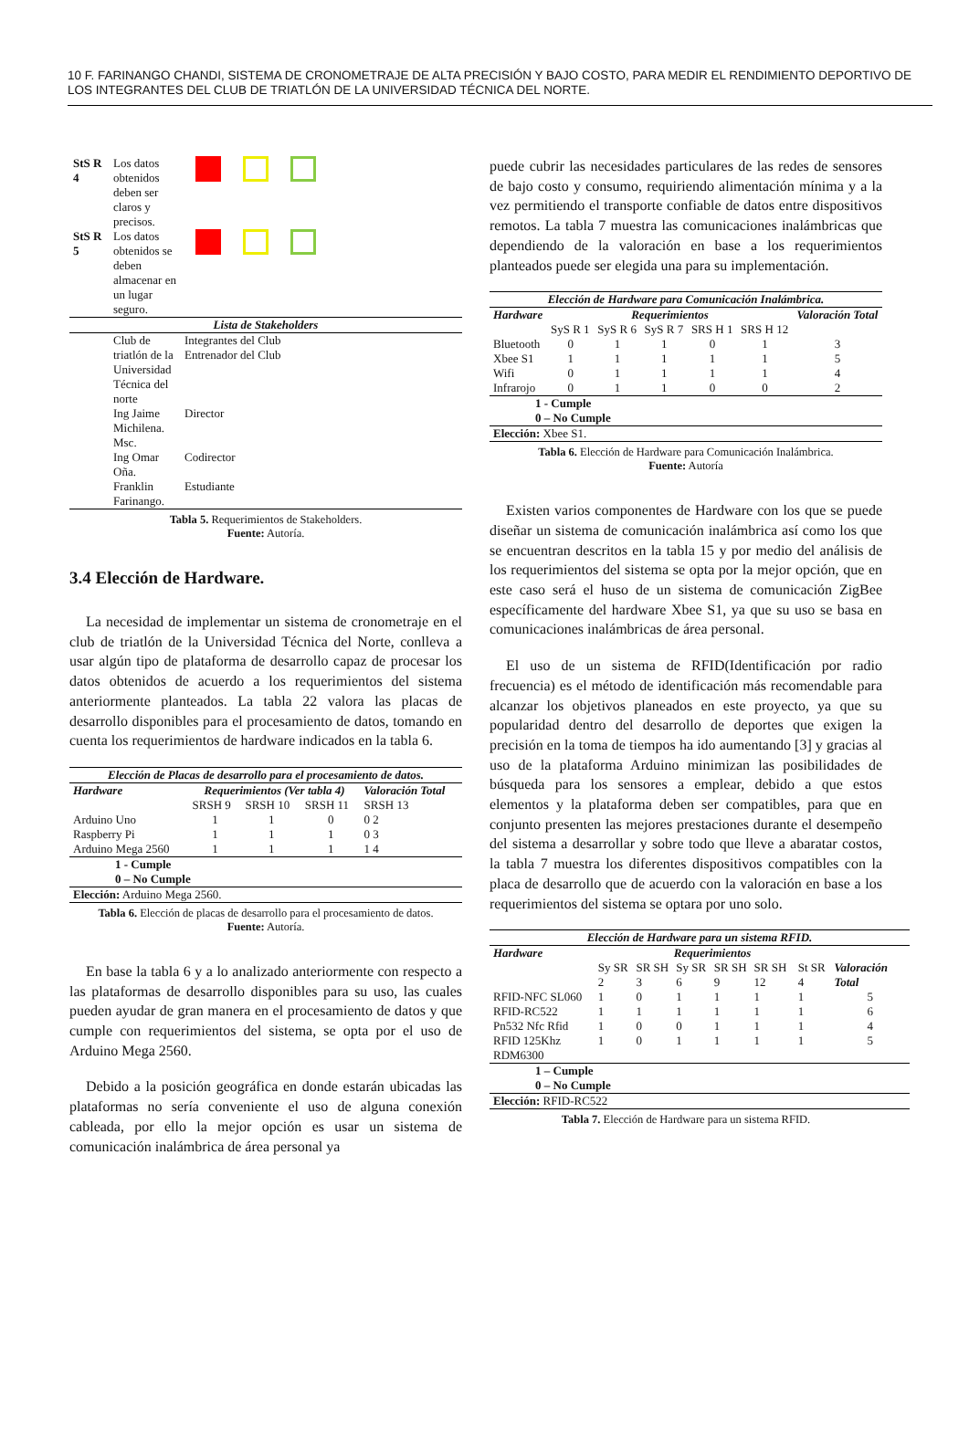10 F. FARINANGO CHANDI, SISTEMA DE CRONOMETRAJE DE ALTA PRECISIÓN Y BAJO COSTO, PARA MEDIR EL RENDIMIENTO DEPORTIVO DE LOS INTEGRANTES DEL CLUB DE TRIATLÓN DE LA UNIVERSIDAD TÉCNICA DEL NORTE.
| StS R 4 | Los datos obtenidos deben ser claros y precisos. | |
| StS R 5 | Los datos obtenidos se deben almacenar en un lugar seguro. | |
| Lista de Stakeholders | | |
| | Club de triatlón de la Universidad Técnica del norte | Integrantes del Club Entrenador del Club |
| | Ing Jaime Michilena. Msc. | Director |
| | Ing Omar Oña. | Codirector |
| | Franklin Farinango. | Estudiante |
Tabla 5. Requerimientos de Stakeholders.
Fuente: Autoría.
3.4 Elección de Hardware.
La necesidad de implementar un sistema de cronometraje en el club de triatlón de la Universidad Técnica del Norte, conlleva a usar algún tipo de plataforma de desarrollo capaz de procesar los datos obtenidos de acuerdo a los requerimientos del sistema anteriormente planteados. La tabla 22 valora las placas de desarrollo disponibles para el procesamiento de datos, tomando en cuenta los requerimientos de hardware indicados en la tabla 6.
| Elección de Placas de desarrollo para el procesamiento de datos. | | | | |
| Hardware | Requerimientos (Ver tabla 4) | | | Valoración Total |
| | SRSH 9 | SRSH 10 | SRSH 11 | SRSH 13 |
| Arduino Uno | 1 | 1 | 0 | 0 2 |
| Raspberry Pi | 1 | 1 | 1 | 0 3 |
| Arduino Mega 2560 | 1 | 1 | 1 | 1 4 |
| 1 - Cumple 0 – No Cumple | | | | |
| Elección: Arduino Mega 2560. | | | | |
Tabla 6. Elección de placas de desarrollo para el procesamiento de datos.
Fuente: Autoría.
En base la tabla 6 y a lo analizado anteriormente con respecto a las plataformas de desarrollo disponibles para su uso, las cuales pueden ayudar de gran manera en el procesamiento de datos y que cumple con requerimientos del sistema, se opta por el uso de Arduino Mega 2560.
Debido a la posición geográfica en donde estarán ubicadas las plataformas no sería conveniente el uso de alguna conexión cableada, por ello la mejor opción es usar un sistema de comunicación inalámbrica de área personal ya
puede cubrir las necesidades particulares de las redes de sensores de bajo costo y consumo, requiriendo alimentación mínima y a la vez permitiendo el transporte confiable de datos entre dispositivos remotos. La tabla 7 muestra las comunicaciones inalámbricas que dependiendo de la valoración en base a los requerimientos planteados puede ser elegida una para su implementación.
| Elección de Hardware para Comunicación Inalámbrica. | | | | | | |
| Hardware | Requerimientos | | | | | Valoración Total |
| | SyS R 1 | SyS R 6 | SyS R 7 | SRS H 1 | SRS H 12 | |
| Bluetooth | 0 | 1 | 1 | 0 | 1 | 3 |
| Xbee S1 | 1 | 1 | 1 | 1 | 1 | 5 |
| Wifi | 0 | 1 | 1 | 1 | 1 | 4 |
| Infrarojo | 0 | 1 | 1 | 0 | 0 | 2 |
| 1 - Cumple 0 – No Cumple | | | | | | |
| Elección: Xbee S1. | | | | | | |
Tabla 6. Elección de Hardware para Comunicación Inalámbrica.
Fuente: Autoría
Existen varios componentes de Hardware con los que se puede diseñar un sistema de comunicación inalámbrica así como los que se encuentran descritos en la tabla 15 y por medio del análisis de los requerimientos del sistema se opta por la mejor opción, que en este caso será el huso de un sistema de comunicación ZigBee específicamente del hardware Xbee S1, ya que su uso se basa en comunicaciones inalámbricas de área personal.
El uso de un sistema de RFID(Identificación por radio frecuencia) es el método de identificación más recomendable para alcanzar los objetivos planeados en este proyecto, ya que su popularidad dentro del desarrollo de deportes que exigen la precisión en la toma de tiempos ha ido aumentando [3] y gracias al uso de la plataforma Arduino minimizan las posibilidades de búsqueda para los sensores a emplear, debido a que estos elementos y la plataforma deben ser compatibles, para que en conjunto presenten las mejores prestaciones durante el desempeño del sistema a desarrollar y sobre todo que lleve a abaratar costos, la tabla 7 muestra los diferentes dispositivos compatibles con la placa de desarrollo que de acuerdo con la valoración en base a los requerimientos del sistema se optara por uno solo.
| Elección de Hardware para un sistema RFID. | | | | | | | |
| Hardware | Requerimientos | | | | | | |
| | Sy SR 2 | SR SH 3 | Sy SR 6 | SR SH 9 | SR SH 12 | St SR 4 | Valoración Total |
| RFID-NFC SL060 | 1 | 0 | 1 | 1 | 1 | 1 | 5 |
| RFID-RC522 | 1 | 1 | 1 | 1 | 1 | 1 | 6 |
| Pn532 Nfc Rfid | 1 | 0 | 0 | 1 | 1 | 1 | 4 |
| RFID 125Khz RDM6300 | 1 | 0 | 1 | 1 | 1 | 1 | 5 |
| 1 – Cumple 0 – No Cumple | | | | | | | |
| Elección: RFID-RC522 | | | | | | | |
Tabla 7. Elección de Hardware para un sistema RFID.